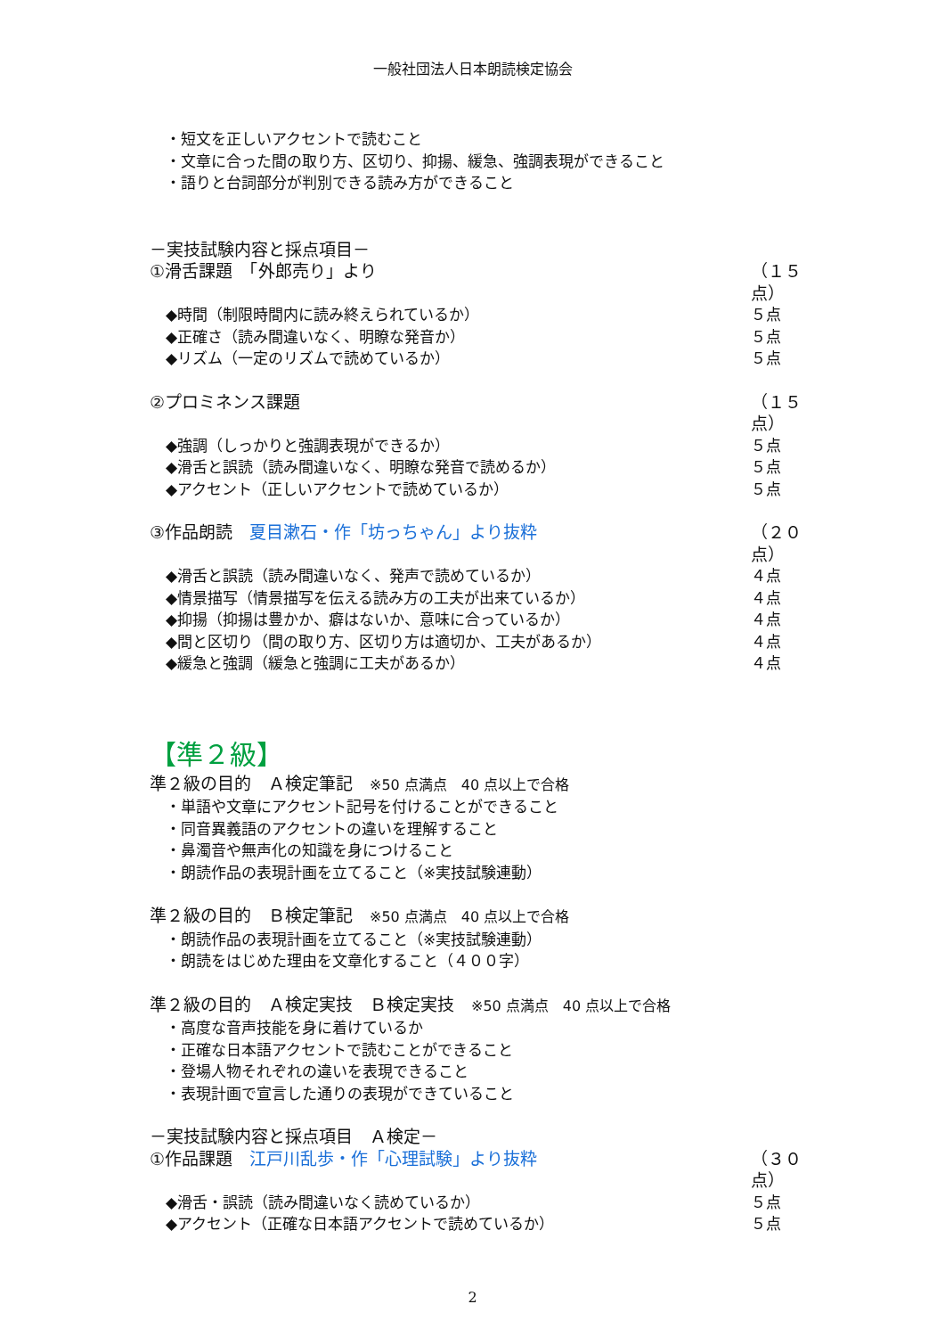一般社団法人日本朗読検定協会
・短文を正しいアクセントで読むこと
・文章に合った間の取り方、区切り、抑揚、緩急、強調表現ができること
・語りと台詞部分が判別できる読み方ができること
－実技試験内容と採点項目－
①滑舌課題　「外郎売り」より （１５点）
◆時間（制限時間内に読み終えられているか） ５点
◆正確さ（読み間違いなく、明瞭な発音か） ５点
◆リズム（一定のリズムで読めているか） ５点
②プロミネンス課題 （１５点）
◆強調（しっかりと強調表現ができるか） ５点
◆滑舌と誤読（読み間違いなく、明瞭な発音で読めるか） ５点
◆アクセント（正しいアクセントで読めているか） ５点
③作品朗読　夏目漱石・作「坊っちゃん」より抜粋 （２０点）
◆滑舌と誤読（読み間違いなく、発声で読めているか） ４点
◆情景描写（情景描写を伝える読み方の工夫が出来ているか） ４点
◆抑揚（抑揚は豊かか、癖はないか、意味に合っているか） ４点
◆間と区切り（間の取り方、区切り方は適切か、工夫があるか） ４点
◆緩急と強調（緩急と強調に工夫があるか） ４点
【準２級】
準２級の目的　Ａ検定筆記　※50 点満点　40 点以上で合格
・単語や文章にアクセント記号を付けることができること
・同音異義語のアクセントの違いを理解すること
・鼻濁音や無声化の知識を身につけること
・朗読作品の表現計画を立てること（※実技試験連動）
準２級の目的　Ｂ検定筆記　※50 点満点　40 点以上で合格
・朗読作品の表現計画を立てること（※実技試験連動）
・朗読をはじめた理由を文章化すること（４００字）
準２級の目的　Ａ検定実技　Ｂ検定実技　※50 点満点　40 点以上で合格
・高度な音声技能を身に着けているか
・正確な日本語アクセントで読むことができること
・登場人物それぞれの違いを表現できること
・表現計画で宣言した通りの表現ができていること
－実技試験内容と採点項目　Ａ検定－
①作品課題　江戸川乱歩・作「心理試験」より抜粋 （３０点）
◆滑舌・誤読（読み間違いなく読めているか） ５点
◆アクセント（正確な日本語アクセントで読めているか） ５点
2